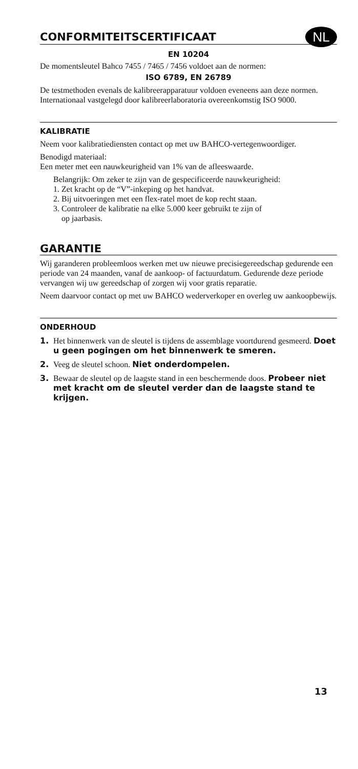CONFORMITEITSCERTIFICAAT NL
EN 10204
De momentsleutel Bahco 7455 / 7465 / 7456 voldoet aan de normen:
ISO 6789, EN 26789
De testmethoden evenals de kalibreerapparatuur voldoen eveneens aan deze normen. Internationaal vastgelegd door kalibreerlaboratoria overeenkomstig ISO 9000.
KALIBRATIE
Neem voor kalibratiediensten contact op met uw BAHCO-vertegen­woordiger.
Benodigd materiaal:
Een meter met een nauwkeurigheid van 1% van de afleeswaarde.
Belangrijk: Om zeker te zijn van de gespecificeerde nauwkeurigheid:
1. Zet kracht op de “V”-inkeping op het handvat.
2. Bij uitvoeringen met een flex-ratel moet de kop recht staan.
3. Controleer de kalibratie na elke 5.000 keer gebruikt te zijn of
op jaarbasis.
GARANTIE
Wij garanderen probleemloos werken met uw nieuwe precisie­gereedschap gedurende een periode van 24 maanden, vanaf de aankoop- of factuurdatum. Gedurende deze periode vervangen wij uw gereedschap of zorgen wij voor gratis reparatie.
Neem daarvoor contact op met uw BAHCO wederverkoper en overleg uw aankoopbewijs.
ONDERHOUD
1. Het binnenwerk van de sleutel is tijdens de assemblage voort­durend gesmeerd. Doet u geen pogingen om het binnenwerk te smeren.
2. Veeg de sleutel schoon. Niet onderdompelen.
3. Bewaar de sleutel op de laagste stand in een beschermende doos. Probeer niet met kracht om de sleutel verder dan de laagste stand te krijgen.
13